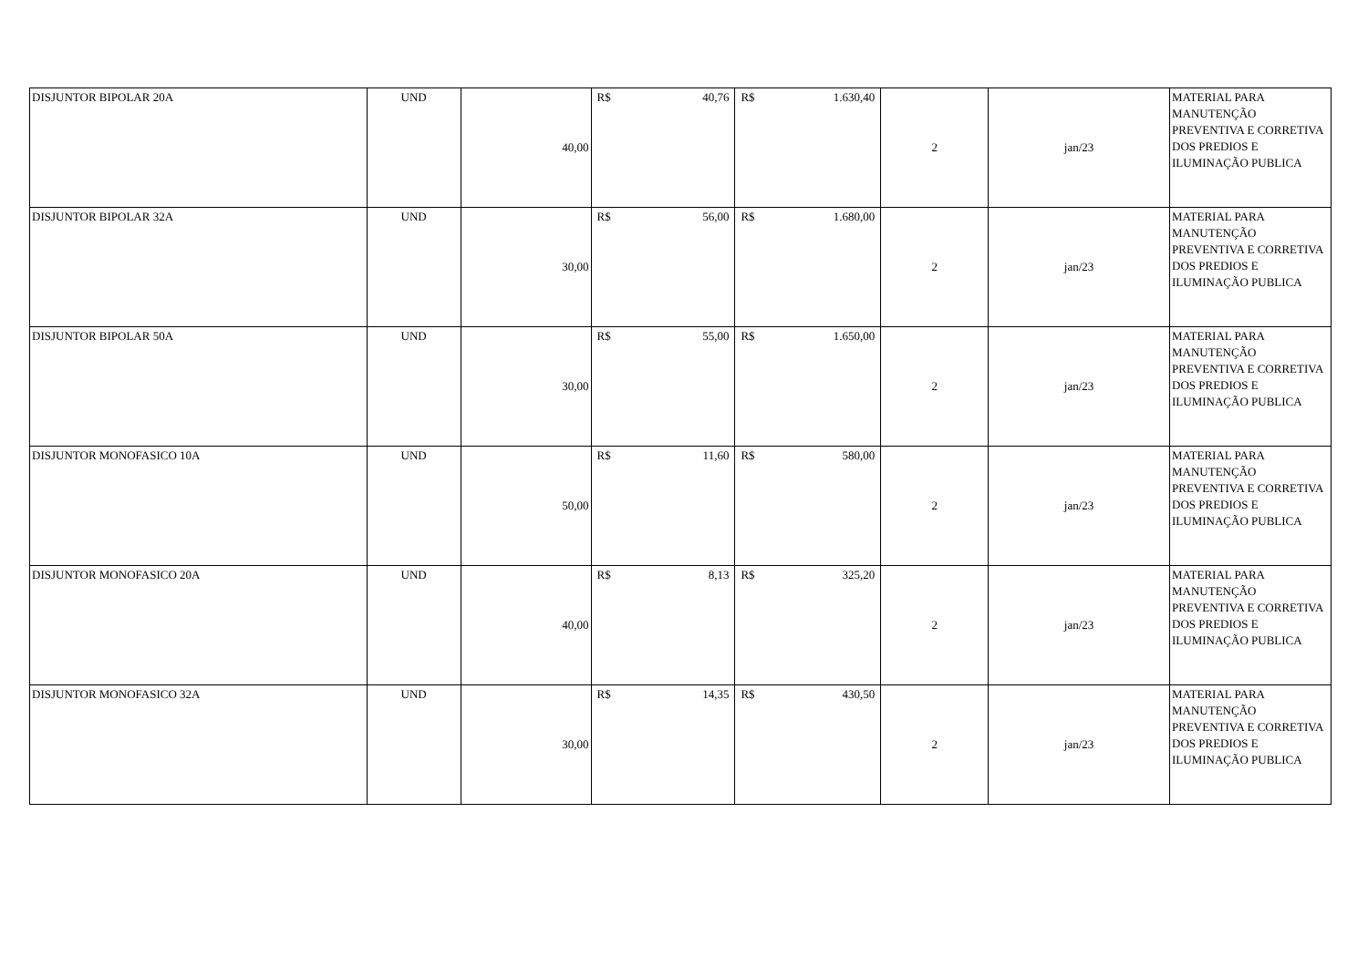| DISJUNTOR BIPOLAR 20A | UND | 40,00 | R$ 40,76 | R$ 1.630,40 | 2 | jan/23 | MATERIAL PARA MANUTENÇÃO PREVENTIVA E CORRETIVA DOS PREDIOS E ILUMINAÇÃO PUBLICA |
| DISJUNTOR BIPOLAR 32A | UND | 30,00 | R$ 56,00 | R$ 1.680,00 | 2 | jan/23 | MATERIAL PARA MANUTENÇÃO PREVENTIVA E CORRETIVA DOS PREDIOS E ILUMINAÇÃO PUBLICA |
| DISJUNTOR BIPOLAR 50A | UND | 30,00 | R$ 55,00 | R$ 1.650,00 | 2 | jan/23 | MATERIAL PARA MANUTENÇÃO PREVENTIVA E CORRETIVA DOS PREDIOS E ILUMINAÇÃO PUBLICA |
| DISJUNTOR MONOFASICO 10A | UND | 50,00 | R$ 11,60 | R$ 580,00 | 2 | jan/23 | MATERIAL PARA MANUTENÇÃO PREVENTIVA E CORRETIVA DOS PREDIOS E ILUMINAÇÃO PUBLICA |
| DISJUNTOR MONOFASICO 20A | UND | 40,00 | R$ 8,13 | R$ 325,20 | 2 | jan/23 | MATERIAL PARA MANUTENÇÃO PREVENTIVA E CORRETIVA DOS PREDIOS E ILUMINAÇÃO PUBLICA |
| DISJUNTOR MONOFASICO 32A | UND | 30,00 | R$ 14,35 | R$ 430,50 | 2 | jan/23 | MATERIAL PARA MANUTENÇÃO PREVENTIVA E CORRETIVA DOS PREDIOS E ILUMINAÇÃO PUBLICA |